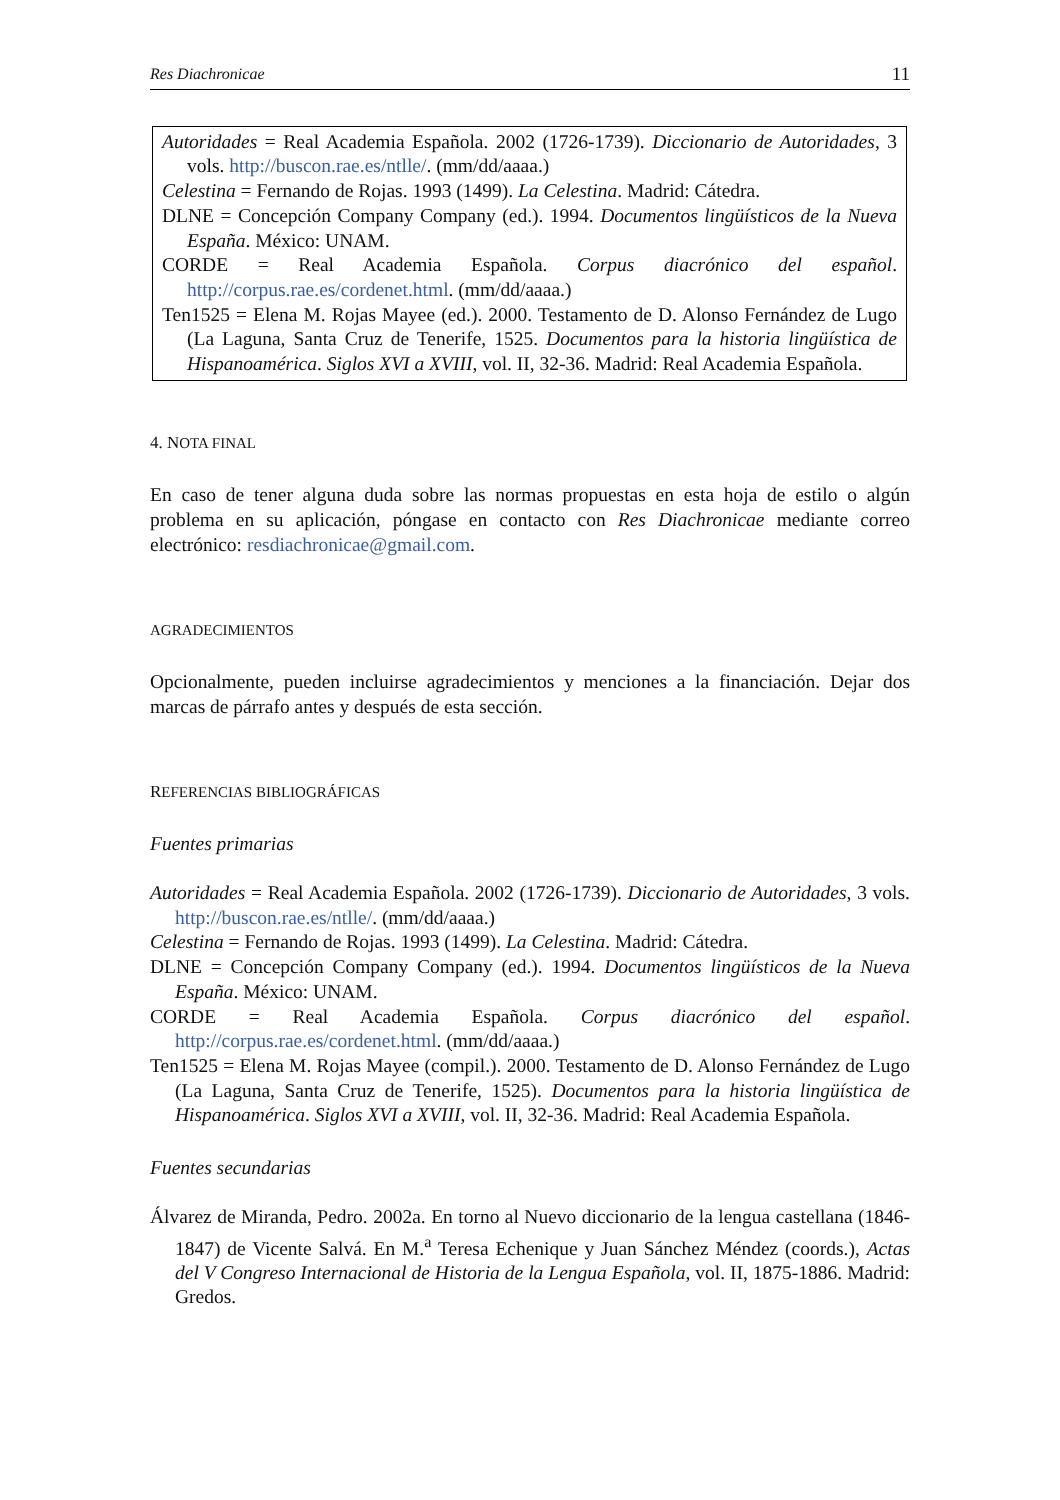Res Diachronicae 11
Autoridades = Real Academia Española. 2002 (1726-1739). Diccionario de Autoridades, 3 vols. http://buscon.rae.es/ntlle/. (mm/dd/aaaa.)
Celestina = Fernando de Rojas. 1993 (1499). La Celestina. Madrid: Cátedra.
DLNE = Concepción Company Company (ed.). 1994. Documentos lingüísticos de la Nueva España. México: UNAM.
CORDE = Real Academia Española. Corpus diacrónico del español. http://corpus.rae.es/cordenet.html. (mm/dd/aaaa.)
Ten1525 = Elena M. Rojas Mayee (ed.). 2000. Testamento de D. Alonso Fernández de Lugo (La Laguna, Santa Cruz de Tenerife, 1525. Documentos para la historia lingüística de Hispanoamérica. Siglos XVI a XVIII, vol. II, 32-36. Madrid: Real Academia Española.
4. NOTA FINAL
En caso de tener alguna duda sobre las normas propuestas en esta hoja de estilo o algún problema en su aplicación, póngase en contacto con Res Diachronicae mediante correo electrónico: resdiachronicae@gmail.com.
AGRADECIMIENTOS
Opcionalmente, pueden incluirse agradecimientos y menciones a la financiación. Dejar dos marcas de párrafo antes y después de esta sección.
REFERENCIAS BIBLIOGRÁFICAS
Fuentes primarias
Autoridades = Real Academia Española. 2002 (1726-1739). Diccionario de Autoridades, 3 vols. http://buscon.rae.es/ntlle/. (mm/dd/aaaa.)
Celestina = Fernando de Rojas. 1993 (1499). La Celestina. Madrid: Cátedra.
DLNE = Concepción Company Company (ed.). 1994. Documentos lingüísticos de la Nueva España. México: UNAM.
CORDE = Real Academia Española. Corpus diacrónico del español. http://corpus.rae.es/cordenet.html. (mm/dd/aaaa.)
Ten1525 = Elena M. Rojas Mayee (compil.). 2000. Testamento de D. Alonso Fernández de Lugo (La Laguna, Santa Cruz de Tenerife, 1525). Documentos para la historia lingüística de Hispanoamérica. Siglos XVI a XVIII, vol. II, 32-36. Madrid: Real Academia Española.
Fuentes secundarias
Álvarez de Miranda, Pedro. 2002a. En torno al Nuevo diccionario de la lengua castellana (1846-1847) de Vicente Salvá. En M.<sup>a</sup> Teresa Echenique y Juan Sánchez Méndez (coords.), Actas del V Congreso Internacional de Historia de la Lengua Española, vol. II, 1875-1886. Madrid: Gredos.